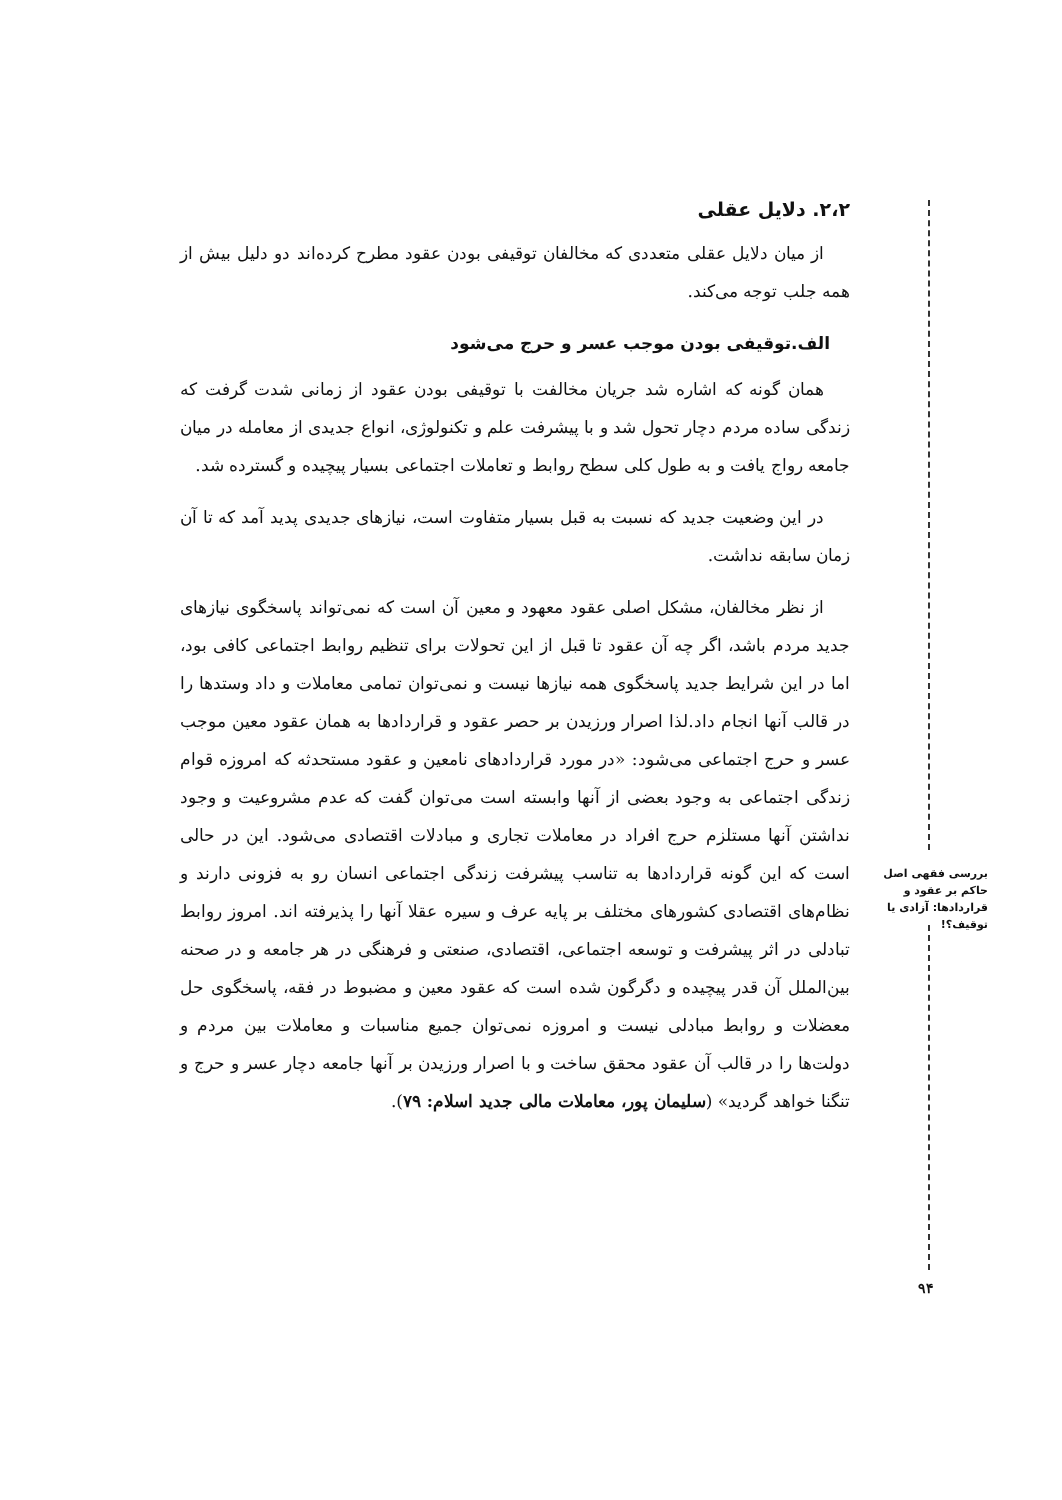۲،۲. دلایل عقلی
از میان دلایل عقلی متعددی که مخالفان توقیفی بودن عقود مطرح کرده‌اند دو دلیل بیش از همه جلب توجه می‌کند.
الف.توقیفی بودن موجب عسر و حرج می‌شود
همان گونه که اشاره شد جریان مخالفت با توقیفی بودن عقود از زمانی شدت گرفت که زندگی ساده مردم دچار تحول شد و با پیشرفت علم و تکنولوژی، انواع جدیدی از معامله در میان جامعه رواج یافت و به طول کلی سطح روابط و تعاملات اجتماعی بسیار پیچیده و گسترده شد.
در این وضعیت جدید که نسبت به قبل بسیار متفاوت است، نیازهای جدیدی پدید آمد که تا آن زمان سابقه نداشت.
از نظر مخالفان، مشکل اصلی عقود معهود و معین آن است که نمی‌تواند پاسخگوی نیازهای جدید مردم باشد، اگر چه آن عقود تا قبل از این تحولات برای تنظیم روابط اجتماعی کافی بود، اما در این شرایط جدید پاسخگوی همه نیازها نیست و نمی‌توان تمامی معاملات و داد وستدها را در قالب آنها انجام داد.لذا اصرار ورزیدن بر حصر عقود و قراردادها به همان عقود معین موجب عسر و حرج اجتماعی می‌شود: «در مورد قراردادهای نامعین و عقود مستحدثه که امروزه قوام زندگی اجتماعی به وجود بعضی از آنها وابسته است می‌توان گفت که عدم مشروعیت و وجود نداشتن آنها مستلزم حرج افراد در معاملات تجاری و مبادلات اقتصادی می‌شود. این در حالی است که این گونه قراردادها به تناسب پیشرفت زندگی اجتماعی انسان رو به فزونی دارند و نظام‌های اقتصادی کشورهای مختلف بر پایه عرف و سیره عقلا آنها را پذیرفته اند. امروز روابط تبادلی در اثر پیشرفت و توسعه اجتماعی، اقتصادی، صنعتی و فرهنگی در هر جامعه و در صحنه بین‌الملل آن قدر پیچیده و دگرگون شده است که عقود معین و مضبوط در فقه، پاسخگوی حل معضلات و روابط مبادلی نیست و امروزه نمی‌توان جمیع مناسبات و معاملات بین مردم و دولت‌ها را در قالب آن عقود محقق ساخت و با اصرار ورزیدن بر آنها جامعه دچار عسر و حرج و تنگنا خواهد گردید» (سلیمان پور، معاملات مالی جدید اسلام: ۷۹).
بررسی فقهی اصل حاکم بر عقود و قراردادها: آزادی یا توقیف؟!
۹۴